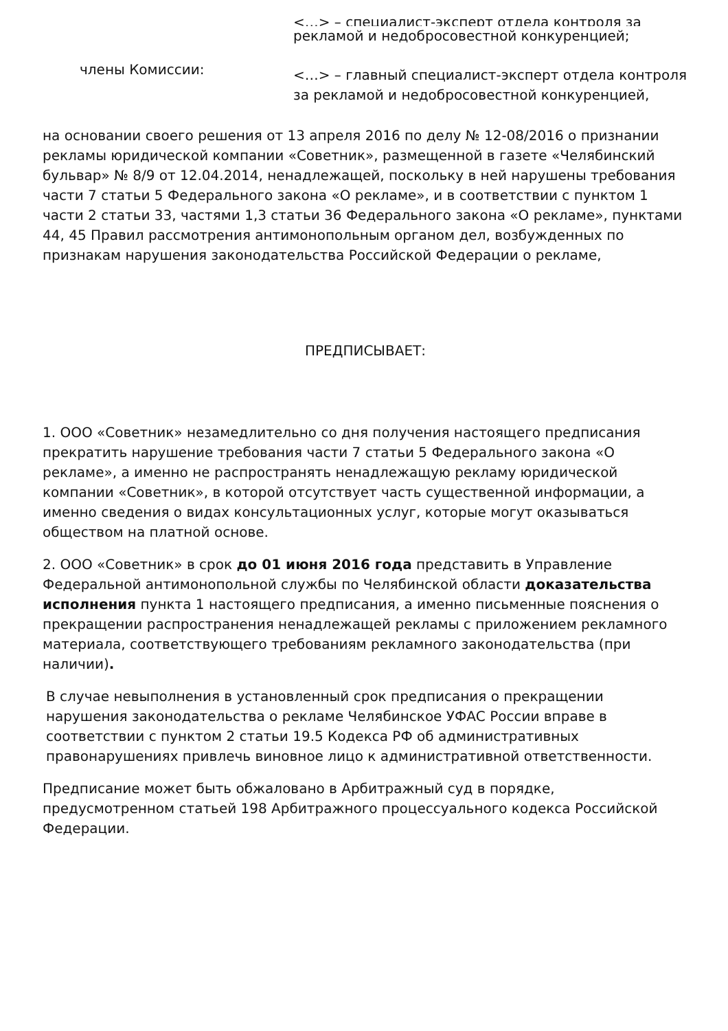<…> – специалист-эксперт отдела контроля за
рекламой и недобросовестной конкуренцией;
члены Комиссии:
<…> – главный специалист-эксперт отдела контроля за рекламой и недобросовестной конкуренцией,
на основании своего решения от 13 апреля 2016 по делу № 12-08/2016 о признании рекламы юридической компании «Советник», размещенной в газете «Челябинский бульвар» № 8/9 от 12.04.2014, ненадлежащей, поскольку в ней нарушены требования части 7 статьи 5 Федерального закона «О рекламе», и в соответствии с пунктом 1 части 2 статьи 33, частями 1,3 статьи 36 Федерального закона «О рекламе», пунктами 44, 45 Правил рассмотрения антимонопольным органом дел, возбужденных по признакам нарушения законодательства Российской Федерации о рекламе,
ПРЕДПИСЫВАЕТ:
1. ООО «Советник» незамедлительно со дня получения настоящего предписания прекратить нарушение требования части 7 статьи 5 Федерального закона «О рекламе», а именно не распространять ненадлежащую рекламу юридической компании «Советник», в которой отсутствует часть существенной информации, а именно сведения о видах консультационных услуг, которые могут оказываться обществом на платной основе.
2. ООО «Советник» в срок до 01 июня 2016 года представить в Управление Федеральной антимонопольной службы по Челябинской области доказательства исполнения пункта 1 настоящего предписания, а именно письменные пояснения о прекращении распространения ненадлежащей рекламы с приложением рекламного материала, соответствующего требованиям рекламного законодательства (при наличии).
В случае невыполнения в установленный срок предписания о прекращении нарушения законодательства о рекламе Челябинское УФАС России вправе в соответствии с пунктом 2 статьи 19.5 Кодекса РФ об административных правонарушениях привлечь виновное лицо к административной ответственности.
Предписание может быть обжаловано в Арбитражный суд в порядке, предусмотренном статьей 198 Арбитражного процессуального кодекса Российской Федерации.